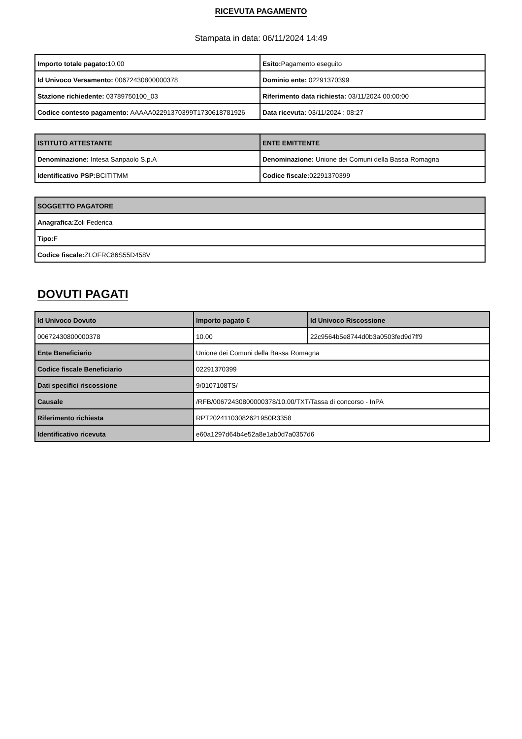RICEVUTA PAGAMENTO
Stampata in data: 06/11/2024 14:49
| Importo totale pagato: 10,00 | Esito: Pagamento eseguito |
| Id Univoco Versamento: 00672430800000378 | Dominio ente: 02291370399 |
| Stazione richiedente: 03789750100_03 | Riferimento data richiesta: 03/11/2024 00:00:00 |
| Codice contesto pagamento: AAAAA02291370399T1730618781926 | Data ricevuta: 03/11/2024 : 08:27 |
| ISTITUTO ATTESTANTE | ENTE EMITTENTE |
| --- | --- |
| Denominazione: Intesa Sanpaolo S.p.A | Denominazione: Unione dei Comuni della Bassa Romagna |
| Identificativo PSP: BCITITMM | Codice fiscale: 02291370399 |
| SOGGETTO PAGATORE |
| --- |
| Anagrafica: Zoli Federica |
| Tipo: F |
| Codice fiscale: ZLOFRC86S55D458V |
DOVUTI PAGATI
| Id Univoco Dovuto | Importo pagato € | Id Univoco Riscossione |
| --- | --- | --- |
| 00672430800000378 | 10.00 | 22c9564b5e8744d0b3a0503fed9d7ff9 |
| Ente Beneficiario | Unione dei Comuni della Bassa Romagna | |
| Codice fiscale Beneficiario | 02291370399 | |
| Dati specifici riscossione | 9/0107108TS/ | |
| Causale | /RFB/00672430800000378/10.00/TXT/Tassa di concorso - InPA | |
| Riferimento richiesta | RPT20241103082621950R3358 | |
| Identificativo ricevuta | e60a1297d64b4e52a8e1ab0d7a0357d6 | |